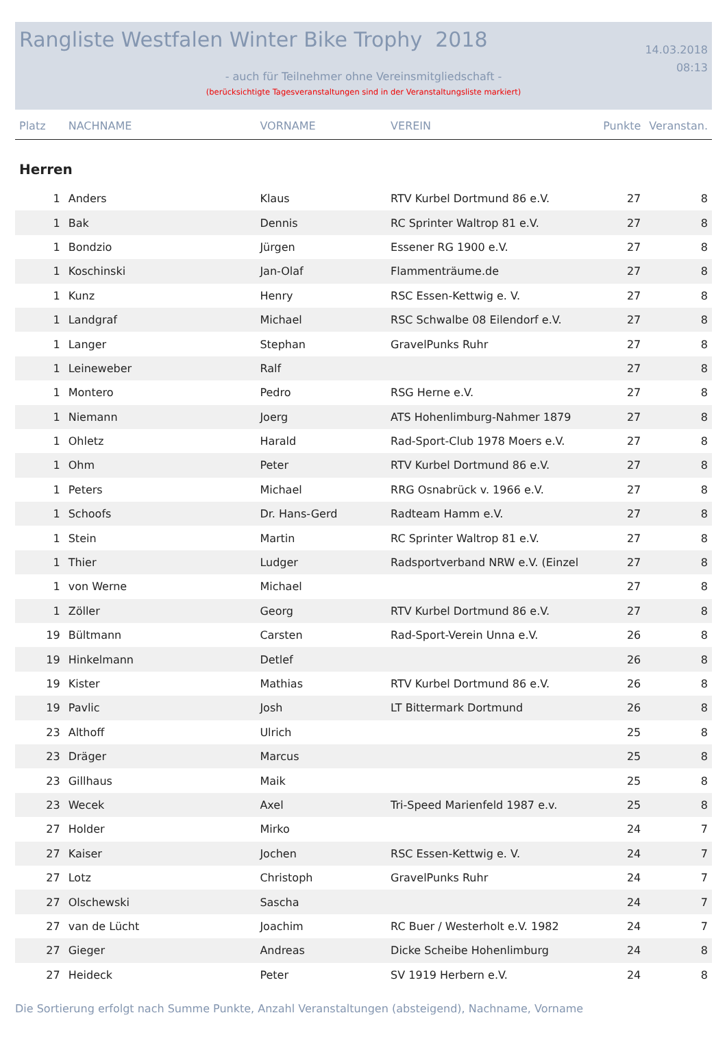Rangliste Westfalen Winter Bike Trophy 2018 14.03.2018
08:13
- auch für Teilnehmer ohne Vereinsmitgliedschaft -
(berücksichtigte Tagesveranstaltungen sind in der Veranstaltungsliste markiert)
| Platz | NACHNAME | VORNAME | VEREIN | Punkte | Veranstan. |
| --- | --- | --- | --- | --- | --- |
| Herren | | | | | |
| 1 | Anders | Klaus | RTV Kurbel Dortmund 86 e.V. | 27 | 8 |
| 1 | Bak | Dennis | RC Sprinter Waltrop 81 e.V. | 27 | 8 |
| 1 | Bondzio | Jürgen | Essener RG 1900 e.V. | 27 | 8 |
| 1 | Koschinski | Jan-Olaf | Flammenträume.de | 27 | 8 |
| 1 | Kunz | Henry | RSC Essen-Kettwig e. V. | 27 | 8 |
| 1 | Landgraf | Michael | RSC Schwalbe 08 Eilendorf e.V. | 27 | 8 |
| 1 | Langer | Stephan | GravelPunks Ruhr | 27 | 8 |
| 1 | Leineweber | Ralf | | 27 | 8 |
| 1 | Montero | Pedro | RSG Herne e.V. | 27 | 8 |
| 1 | Niemann | Joerg | ATS Hohenlimburg-Nahmer 1879 | 27 | 8 |
| 1 | Ohletz | Harald | Rad-Sport-Club 1978 Moers e.V. | 27 | 8 |
| 1 | Ohm | Peter | RTV Kurbel Dortmund 86 e.V. | 27 | 8 |
| 1 | Peters | Michael | RRG Osnabrück v. 1966 e.V. | 27 | 8 |
| 1 | Schoofs | Dr. Hans-Gerd | Radteam Hamm e.V. | 27 | 8 |
| 1 | Stein | Martin | RC Sprinter Waltrop 81 e.V. | 27 | 8 |
| 1 | Thier | Ludger | Radsportverband NRW e.V. (Einzel | 27 | 8 |
| 1 | von Werne | Michael | | 27 | 8 |
| 1 | Zöller | Georg | RTV Kurbel Dortmund 86 e.V. | 27 | 8 |
| 19 | Bültmann | Carsten | Rad-Sport-Verein Unna e.V. | 26 | 8 |
| 19 | Hinkelmann | Detlef | | 26 | 8 |
| 19 | Kister | Mathias | RTV Kurbel Dortmund 86 e.V. | 26 | 8 |
| 19 | Pavlic | Josh | LT Bittermark Dortmund | 26 | 8 |
| 23 | Althoff | Ulrich | | 25 | 8 |
| 23 | Dräger | Marcus | | 25 | 8 |
| 23 | Gillhaus | Maik | | 25 | 8 |
| 23 | Wecek | Axel | Tri-Speed Marienfeld 1987 e.v. | 25 | 8 |
| 27 | Holder | Mirko | | 24 | 7 |
| 27 | Kaiser | Jochen | RSC Essen-Kettwig e. V. | 24 | 7 |
| 27 | Lotz | Christoph | GravelPunks Ruhr | 24 | 7 |
| 27 | Olschewski | Sascha | | 24 | 7 |
| 27 | van de Lücht | Joachim | RC Buer / Westerholt e.V. 1982 | 24 | 7 |
| 27 | Gieger | Andreas | Dicke Scheibe Hohenlimburg | 24 | 8 |
| 27 | Heideck | Peter | SV 1919 Herbern e.V. | 24 | 8 |
Die Sortierung erfolgt nach Summe Punkte, Anzahl Veranstaltungen (absteigend), Nachname, Vorname